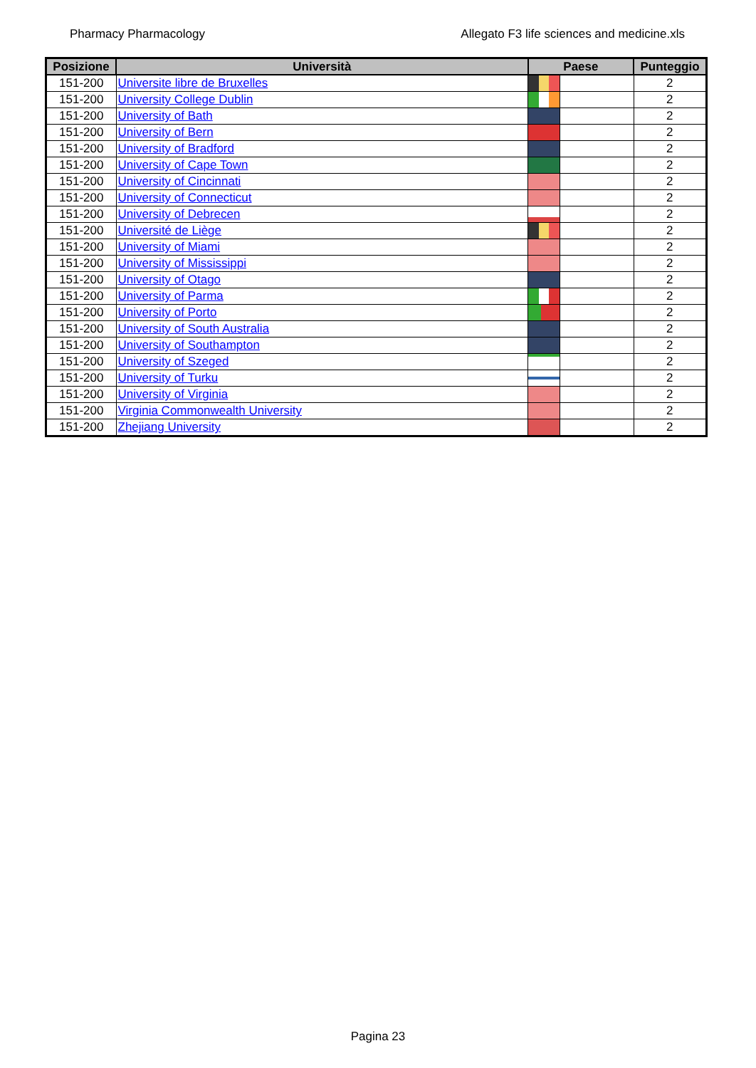Pharmacy Pharmacology Allegato F3 life sciences and medicine.xls
| Posizione | Università | Paese | | Punteggio |
| --- | --- | --- | --- | --- |
| 151-200 | Universite libre de Bruxelles | | | 2 |
| 151-200 | University College Dublin | | | 2 |
| 151-200 | University of Bath | | | 2 |
| 151-200 | University of Bern | | | 2 |
| 151-200 | University of Bradford | | | 2 |
| 151-200 | University of Cape Town | | | 2 |
| 151-200 | University of Cincinnati | | | 2 |
| 151-200 | University of Connecticut | | | 2 |
| 151-200 | University of Debrecen | | | 2 |
| 151-200 | Université de Liège | | | 2 |
| 151-200 | University of Miami | | | 2 |
| 151-200 | University of Mississippi | | | 2 |
| 151-200 | University of Otago | | | 2 |
| 151-200 | University of Parma | | | 2 |
| 151-200 | University of Porto | | | 2 |
| 151-200 | University of South Australia | | | 2 |
| 151-200 | University of Southampton | | | 2 |
| 151-200 | University of Szeged | | | 2 |
| 151-200 | University of Turku | | | 2 |
| 151-200 | University of Virginia | | | 2 |
| 151-200 | Virginia Commonwealth University | | | 2 |
| 151-200 | Zhejiang University | | | 2 |
Pagina 23